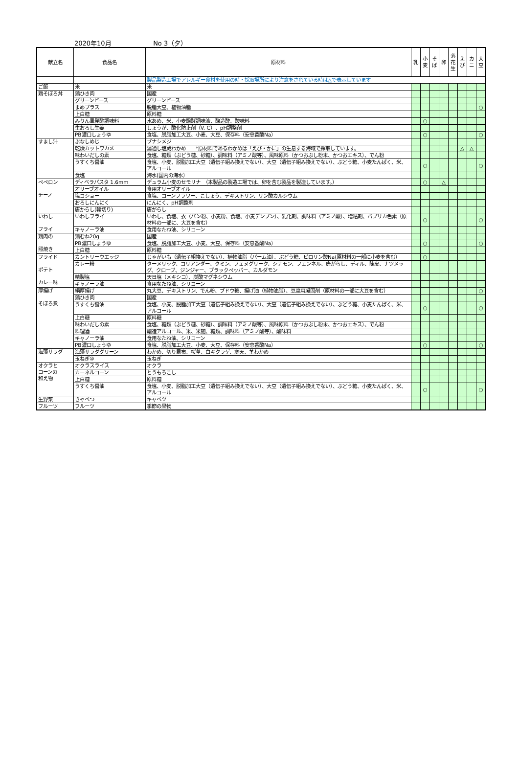2020年10月 No 3（夕）
| 献立名 | 食品名 | 原材料 | 乳 | 小 麦 | そ ば | 卵 | 落 花 生 | え び | カ ニ | 大 豆 |
| --- | --- | --- | --- | --- | --- | --- | --- | --- | --- | --- |
| | | 製品製造工場でアレルギー食材を使用の時・採取場所により注意をされている時は△で表示しています | | | | | | | | |
| ご飯 | 米 | 米 | | | | | | | | |
| 鶏そぼろ丼 | 鶏ひき肉 | 国産 | | | | | | | | |
| | グリーンピース | グリーンピース | | | | | | | | |
| | まめプラス | 脱脂大豆、植物油脂 | | | | | | | | ○ |
| | 上白糖 | 原料糖 | | | | | | | | |
| | みりん風発酵調味料 | 水あめ、米、小麦醗酵調味液、醸造酢、酸味料 | | ○ | | | | | | |
| | 生おろし生姜 | しょうが、酸化防止剤（V. C）、pH調整剤 | | | | | | | | |
| | PB濃口しょうゆ | 食塩、脱脂加工大豆、小麦、大豆、保存料（安息香酸Na） | | ○ | | | | | | ○ |
| すまし汁 | ぶなしめじ | ブナシメジ | | | | | | | | |
| | 乾燥カットワカメ | 湯通し塩蔵わかめ *原材料であるわかめは「えび・かに」の生息する海域で採取しています。 | | | | | | △ | △ | |
| | 味わいだしの素 | 食塩、糖類（ぶどう糖、砂糖）、調味料（アミノ酸等）、風味原料（かつおぶし粉末、かつおエキス）、でん粉 | | | | | | | | |
| | うすくち醤油 | 食塩、小麦、脱脂加工大豆（遺伝子組み換えでない）、大豆（遺伝子組み換えでない）、ぶどう糖、小麦たんぱく、米、アルコール | | ○ | | | | | | ○ |
| | 食塩 | 海水(国内の海水） | | | | | | | | |
| ペペロン チーノ | ディベラパスタ 1.6mm | デュラム小麦のセモリナ （本製品の製造工場では、卵を含む製品を製造しています。） | | ○ | | △ | | | | |
| | オリーブオイル | 食用オリーブオイル | | | | | | | | |
| | 塩コショー | 食塩、コーンフラワー、こしょう、デキストリン、リン酸カルシウム | | | | | | | | |
| | おろしにんにく | にんにく、pH調整剤 | | | | | | | | |
| | 唐からし(輪切り) | 唐がらし | | | | | | | | |
| いわし フライ | いわしフライ | いわし、食塩、衣（パン粉、小麦粉、食塩、小麦デンプン）、乳化剤、調味料（アミノ酸）、増粘剤、パプリカ色素（原材料の一部に、大豆を含む） | | ○ | | | | | | ○ |
| | キャノーラ油 | 食用なたね油、シリコーン | | | | | | | | |
| 鶏肉の 照焼き | 鶏むね20g | 国産 | | | | | | | | |
| | PB濃口しょうゆ | 食塩、脱脂加工大豆、小麦、大豆、保存料（安息香酸Na） | | ○ | | | | | | ○ |
| | 上白糖 | 原料糖 | | | | | | | | |
| フライド ポテト カレー味 | カントリーウエッジ | じゃがいも（遺伝子組換えでない）、植物油脂（パーム油）、ぶどう糖、ピロリン酸Na(原材料の一部に小麦を含む） | | ○ | | | | | | |
| | カレー粉 | ターメリック、コリアンダー、クミン、フェヌグリーク、シナモン、フェンネル、唐がらし、ディル、陳皮、ナツメッグ、クローブ、ジンジャー、ブラックペッパー、カルダモン | | | | | | | | |
| | 精製塩 | 天日塩（メキシコ）、炭酸マグネシウム | | | | | | | | |
| | キャノーラ油 | 食用なたね油、シリコーン | | | | | | | | |
| 厚揚げ そぼろ煮 | 絹厚揚げ | 丸大豆、デキストリン、でん粉、ブドウ糖、揚げ油（植物油脂）、豆腐用凝固剤（原材料の一部に大豆を含む） | | | | | | | | ○ |
| | 鶏ひき肉 | 国産 | | | | | | | | |
| | うすくち醤油 | 食塩、小麦、脱脂加工大豆（遺伝子組み換えでない）、大豆（遺伝子組み換えでない）、ぶどう糖、小麦たんぱく、米、アルコール | | ○ | | | | | | ○ |
| | 上白糖 | 原料糖 | | | | | | | | |
| | 味わいだしの素 | 食塩、糖類（ぶどう糖、砂糖）、調味料（アミノ酸等）、風味原料（かつおぶし粉末、かつおエキス）、でん粉 | | | | | | | | |
| | 料理酒 | 醸造アルコール、米、米麹、糖類、調味料（アミノ酸等）、酸味料 | | | | | | | | |
| | キャノーラ油 | 食用なたね油、シリコーン | | | | | | | | |
| | PB濃口しょうゆ | 食塩、脱脂加工大豆、小麦、大豆、保存料（安息香酸Na） | | ○ | | | | | | ○ |
| 海藻サラダ | 海藻サラダグリーン | わかめ、切り昆布、桜草、白キクラゲ、寒天、茎わかめ | | | | | | | | |
| | 玉ねぎ⑩ | 玉ねぎ | | | | | | | | |
| オクラと コーンの 和え物 | オクラスライス | オクラ | | | | | | | | |
| | カーネルコーン | とうもろこし | | | | | | | | |
| | 上白糖 | 原料糖 | | | | | | | | |
| | うすくち醤油 | 食塩、小麦、脱脂加工大豆（遺伝子組み換えでない）、大豆（遺伝子組み換えでない）、ぶどう糖、小麦たんぱく、米、アルコール | | ○ | | | | | | ○ |
| 生野菜 | きゃべつ | キャベツ | | | | | | | | |
| フルーツ | フルーツ | 季節の果物 | | | | | | | | |